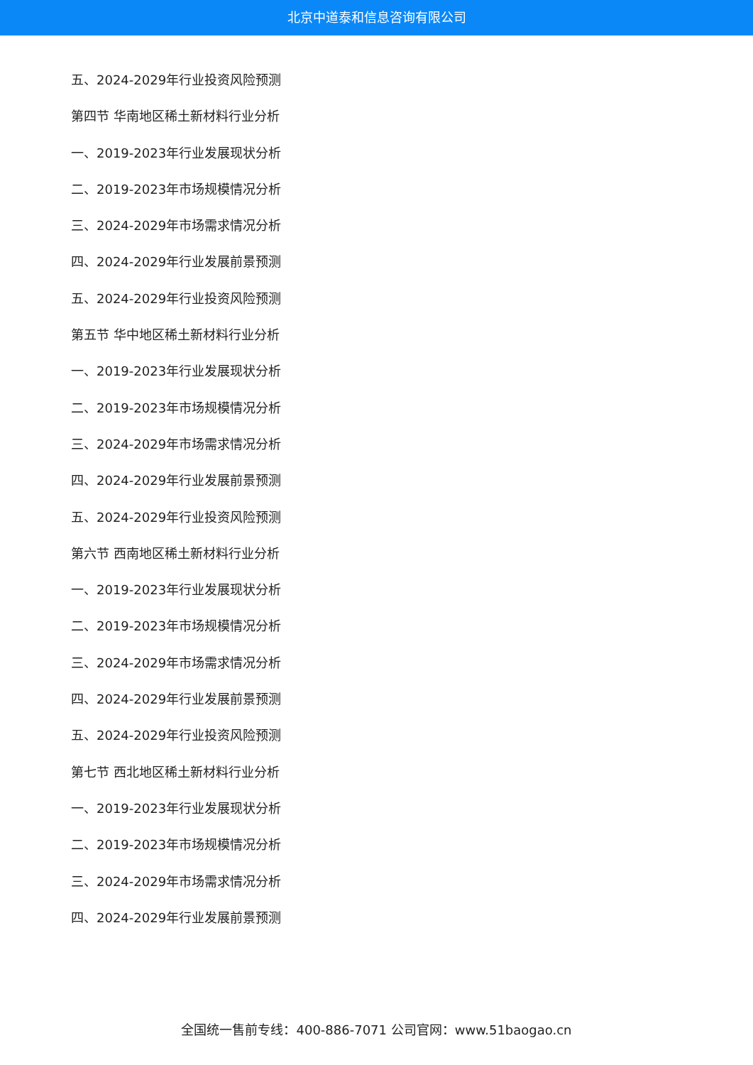北京中道泰和信息咨询有限公司
五、2024-2029年行业投资风险预测
第四节 华南地区稀土新材料行业分析
一、2019-2023年行业发展现状分析
二、2019-2023年市场规模情况分析
三、2024-2029年市场需求情况分析
四、2024-2029年行业发展前景预测
五、2024-2029年行业投资风险预测
第五节 华中地区稀土新材料行业分析
一、2019-2023年行业发展现状分析
二、2019-2023年市场规模情况分析
三、2024-2029年市场需求情况分析
四、2024-2029年行业发展前景预测
五、2024-2029年行业投资风险预测
第六节 西南地区稀土新材料行业分析
一、2019-2023年行业发展现状分析
二、2019-2023年市场规模情况分析
三、2024-2029年市场需求情况分析
四、2024-2029年行业发展前景预测
五、2024-2029年行业投资风险预测
第七节 西北地区稀土新材料行业分析
一、2019-2023年行业发展现状分析
二、2019-2023年市场规模情况分析
三、2024-2029年市场需求情况分析
四、2024-2029年行业发展前景预测
全国统一售前专线：400-886-7071 公司官网：www.51baogao.cn